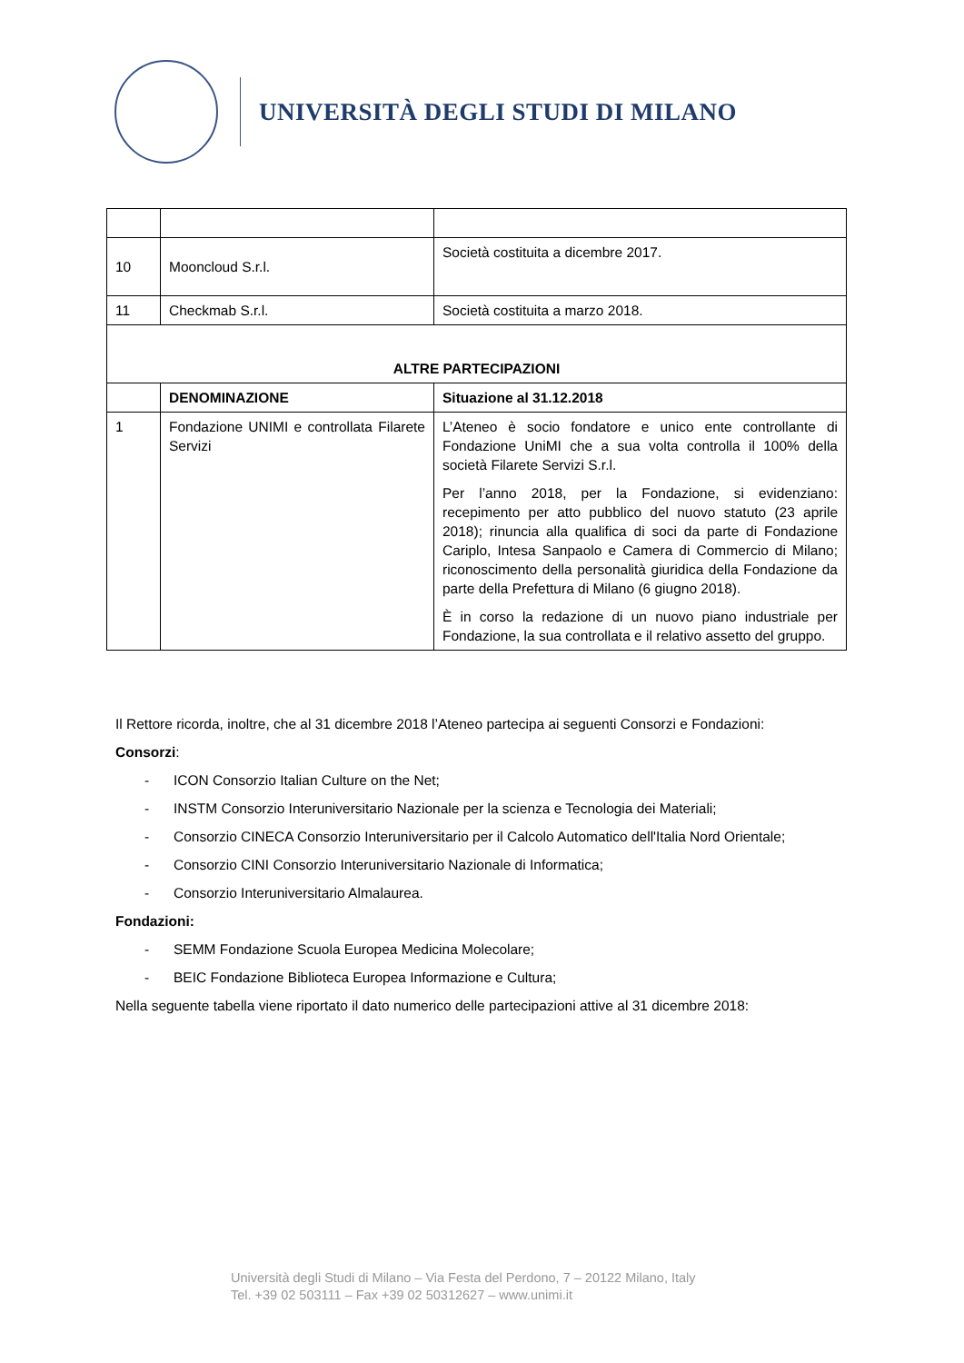UNIVERSITÀ DEGLI STUDI DI MILANO
| 10 | Mooncloud S.r.l. | Società costituita a dicembre 2017. |
| 11 | Checkmab S.r.l. | Società costituita a marzo 2018. |
| ALTRE PARTECIPAZIONI | | |
| | DENOMINAZIONE | Situazione al 31.12.2018 |
| 1 | Fondazione UNIMI e controllata Filarete Servizi | L’Ateneo è socio fondatore e unico ente controllante di Fondazione UniMI che a sua volta controlla il 100% della società Filarete Servizi S.r.l. Per l’anno 2018, per la Fondazione, si evidenziano: recepimento per atto pubblico del nuovo statuto (23 aprile 2018); rinuncia alla qualifica di soci da parte di Fondazione Cariplo, Intesa Sanpaolo e Camera di Commercio di Milano; riconoscimento della personalità giuridica della Fondazione da parte della Prefettura di Milano (6 giugno 2018). È in corso la redazione di un nuovo piano industriale per Fondazione, la sua controllata e il relativo assetto del gruppo. |
Il Rettore ricorda, inoltre, che al 31 dicembre 2018 l’Ateneo partecipa ai seguenti Consorzi e Fondazioni:
Consorzi:
- ICON Consorzio Italian Culture on the Net;
- INSTM Consorzio Interuniversitario Nazionale per la scienza e Tecnologia dei Materiali;
- Consorzio CINECA Consorzio Interuniversitario per il Calcolo Automatico dell'Italia Nord Orientale;
- Consorzio CINI Consorzio Interuniversitario Nazionale di Informatica;
- Consorzio Interuniversitario Almalaurea.
Fondazioni:
- SEMM Fondazione Scuola Europea Medicina Molecolare;
- BEIC Fondazione Biblioteca Europea Informazione e Cultura;
Nella seguente tabella viene riportato il dato numerico delle partecipazioni attive al 31 dicembre 2018:
Università degli Studi di Milano – Via Festa del Perdono, 7 – 20122 Milano, Italy
Tel. +39 02 503111 – Fax +39 02 50312627 – www.unimi.it